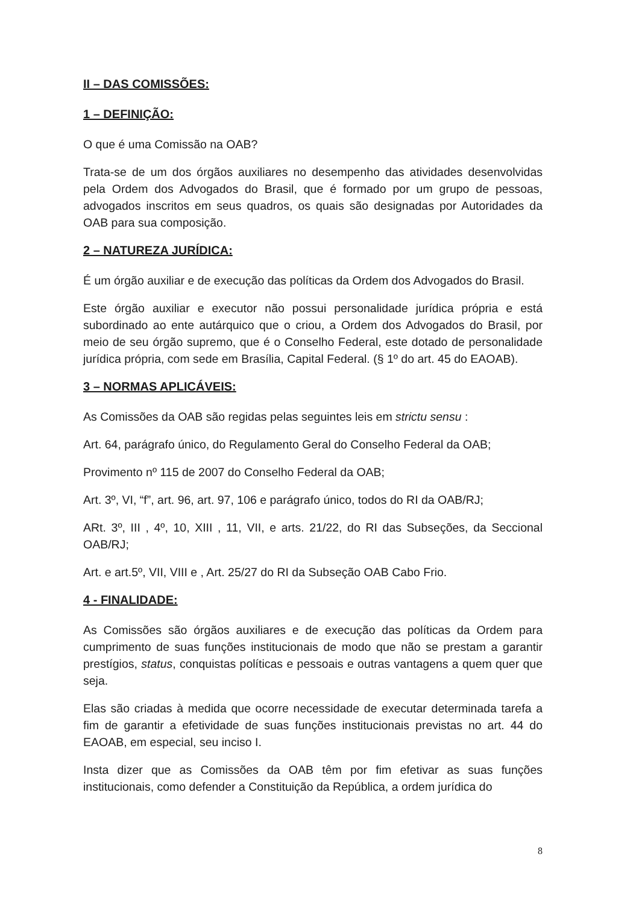II – DAS COMISSÕES:
1 – DEFINIÇÃO:
O que é uma Comissão na OAB?
Trata-se de um dos órgãos auxiliares no desempenho das atividades desenvolvidas pela Ordem dos Advogados do Brasil, que é formado por um grupo de pessoas, advogados inscritos em seus quadros, os quais são designadas por Autoridades da OAB para sua composição.
2 – NATUREZA JURÍDICA:
É um órgão auxiliar e de execução das políticas da Ordem dos Advogados do Brasil.
Este órgão auxiliar e executor não possui personalidade jurídica própria e está subordinado ao ente autárquico que o criou, a Ordem dos Advogados do Brasil, por meio de seu órgão supremo, que é o Conselho Federal, este dotado de personalidade jurídica própria, com sede em Brasília, Capital Federal. (§ 1º do art. 45 do EAOAB).
3 – NORMAS APLICÁVEIS:
As Comissões da OAB são regidas pelas seguintes leis em strictu sensu :
Art. 64, parágrafo único, do Regulamento Geral do Conselho Federal da OAB;
Provimento nº 115 de 2007 do Conselho Federal da OAB;
Art. 3º, VI, “f”, art. 96, art. 97, 106 e parágrafo único, todos do RI da OAB/RJ;
ARt. 3º, III , 4º, 10, XIII , 11, VII, e arts. 21/22, do RI das Subseções, da Seccional OAB/RJ;
Art. e art.5º, VII, VIII e , Art. 25/27 do RI da Subseção OAB Cabo Frio.
4 - FINALIDADE:
As Comissões são órgãos auxiliares e de execução das políticas da Ordem para cumprimento de suas funções institucionais de modo que não se prestam a garantir prestígios, status, conquistas políticas e pessoais e outras vantagens a quem quer que seja.
Elas são criadas à medida que ocorre necessidade de executar determinada tarefa a fim de garantir a efetividade de suas funções institucionais previstas no art. 44 do EAOAB, em especial, seu inciso I.
Insta dizer que as Comissões da OAB têm por fim efetivar as suas funções institucionais, como defender a Constituição da República, a ordem jurídica do
8